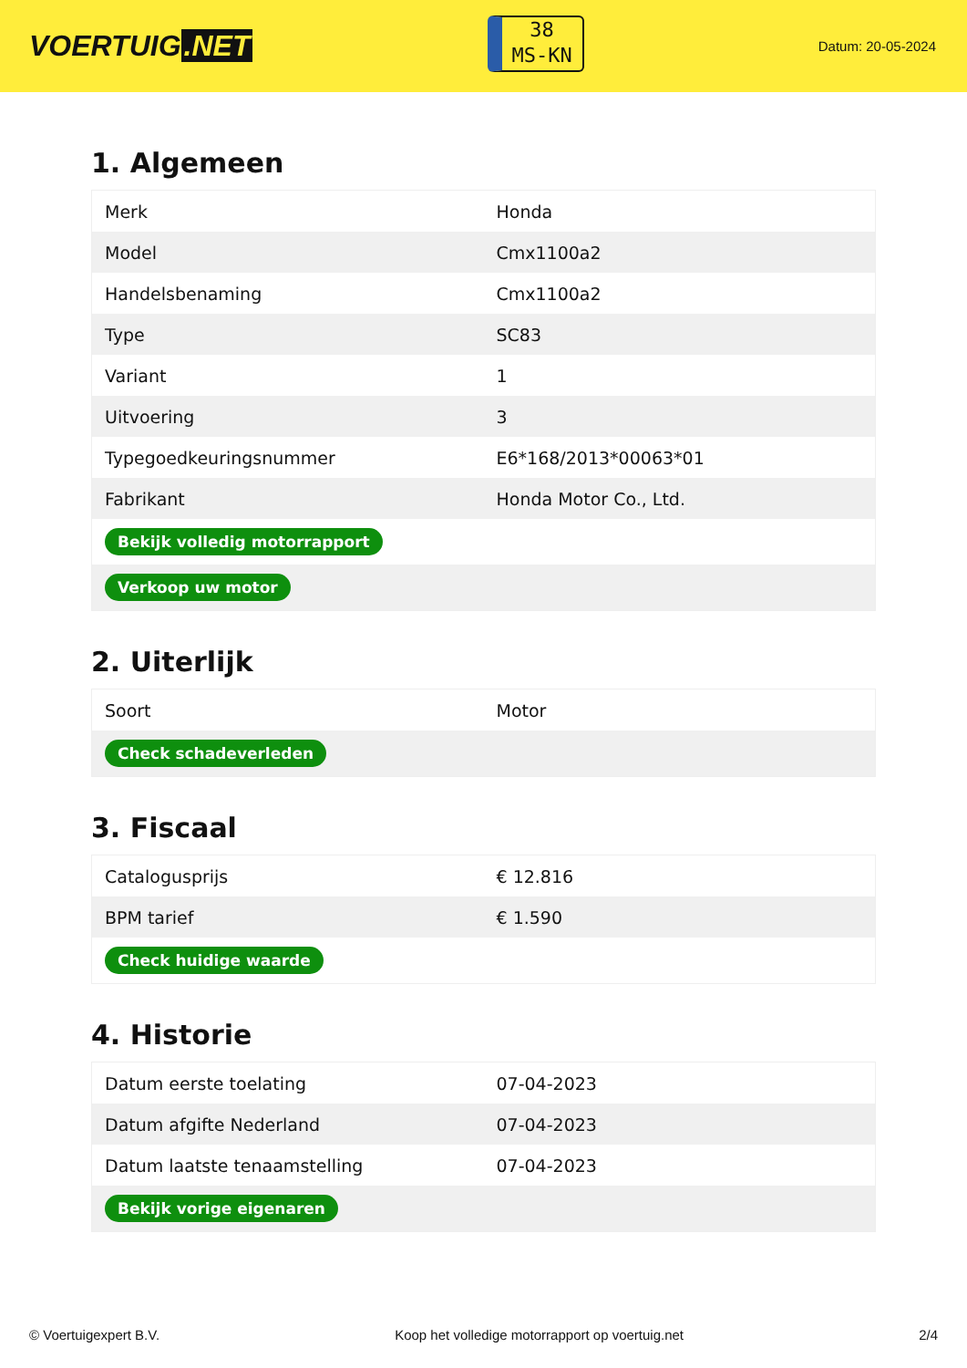VOERTUIG.NET
38
MS-KN
Datum: 20-05-2024
1. Algemeen
| Merk | Honda |
| Model | Cmx1100a2 |
| Handelsbenaming | Cmx1100a2 |
| Type | SC83 |
| Variant | 1 |
| Uitvoering | 3 |
| Typegoedkeuringsnummer | E6*168/2013*00063*01 |
| Fabrikant | Honda Motor Co., Ltd. |
| Bekijk volledig motorrapport | |
| Verkoop uw motor | |
2. Uiterlijk
| Soort | Motor |
| Check schadeverleden | |
3. Fiscaal
| Catalogusprijs | € 12.816 |
| BPM tarief | € 1.590 |
| Check huidige waarde | |
4. Historie
| Datum eerste toelating | 07-04-2023 |
| Datum afgifte Nederland | 07-04-2023 |
| Datum laatste tenaamstelling | 07-04-2023 |
| Bekijk vorige eigenaren | |
© Voertuigexpert B.V. Koop het volledige motorrapport op voertuig.net 2/4